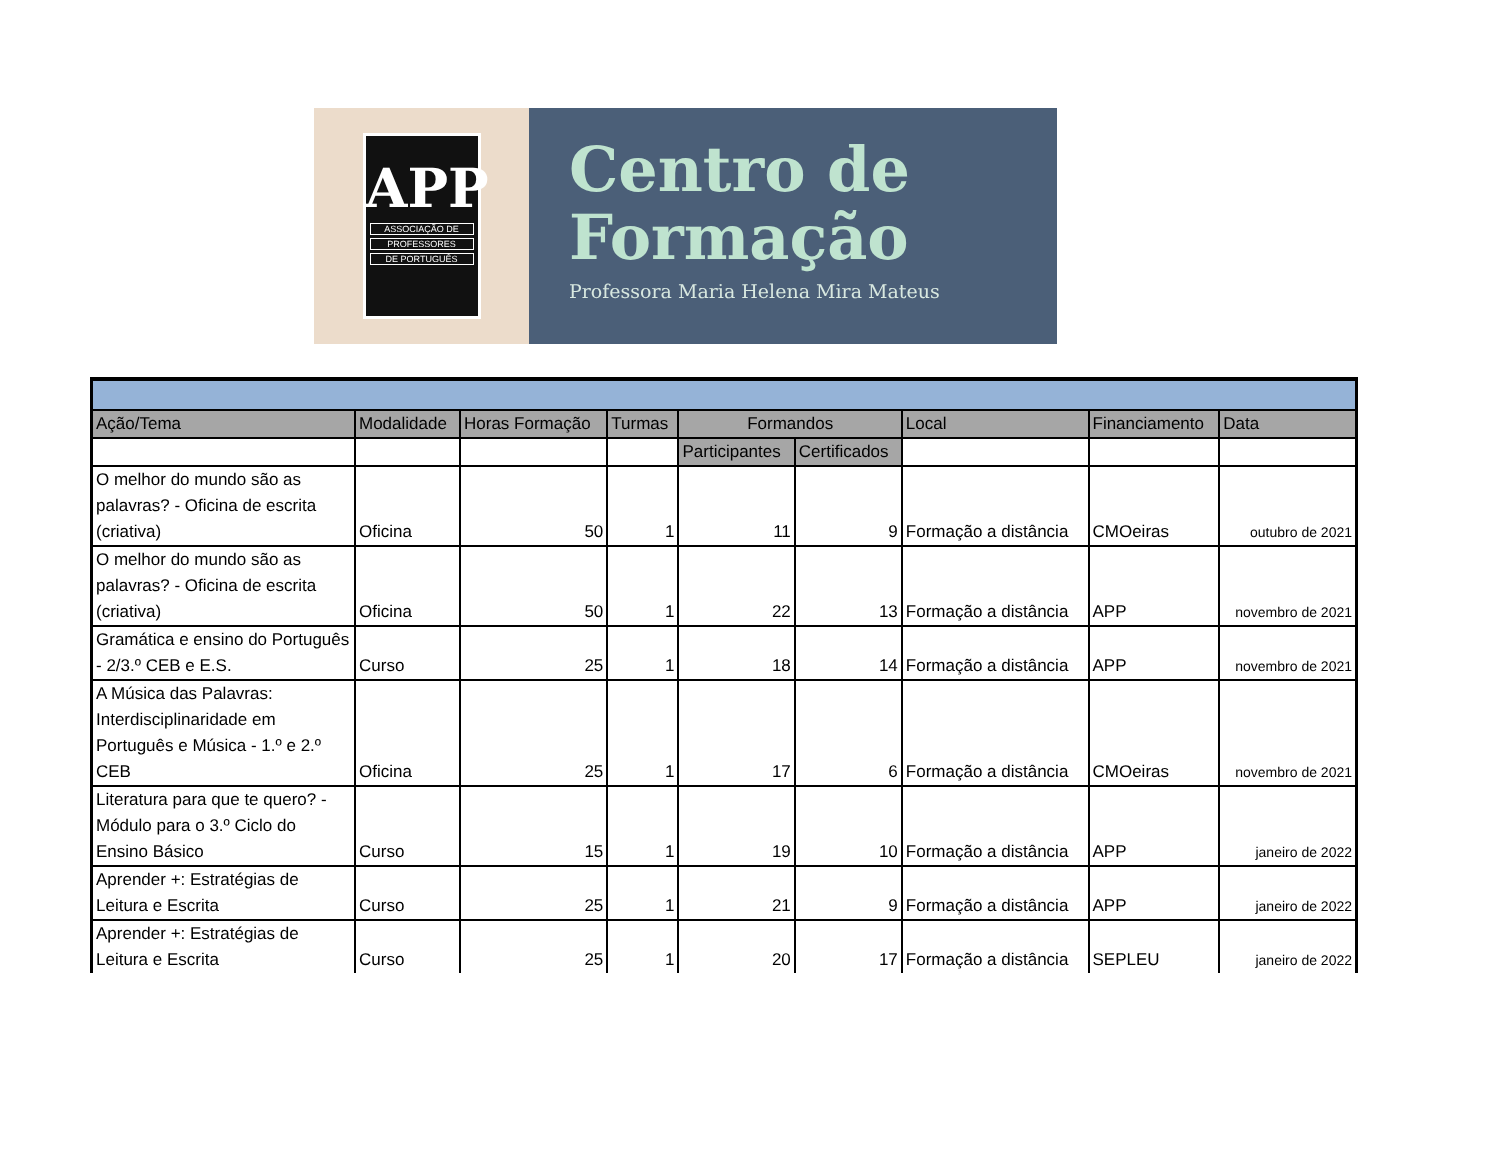APP
ASSOCIAÇÃO DE
PROFESSORES
DE PORTUGUÊS
Centro de
Formação
Professora Maria Helena Mira Mateus
| Ação/Tema | Modalidade | Horas Formação | Turmas | Formandos | | Local | Financiamento | Data |
| --- | --- | --- | --- | --- | --- | --- | --- | --- |
| | | | | Participantes | Certificados | | | |
| O melhor do mundo são as palavras? - Oficina de escrita (criativa) | Oficina | 50 | 1 | 11 | 9 | Formação a distância | CMOeiras | outubro de 2021 |
| O melhor do mundo são as palavras? - Oficina de escrita (criativa) | Oficina | 50 | 1 | 22 | 13 | Formação a distância | APP | novembro de 2021 |
| Gramática e ensino do Português - 2/3.º CEB e E.S. | Curso | 25 | 1 | 18 | 14 | Formação a distância | APP | novembro de 2021 |
| A Música das Palavras: Interdisciplinaridade em Português e Música - 1.º e 2.º CEB | Oficina | 25 | 1 | 17 | 6 | Formação a distância | CMOeiras | novembro de 2021 |
| Literatura para que te quero? - Módulo para o 3.º Ciclo do Ensino Básico | Curso | 15 | 1 | 19 | 10 | Formação a distância | APP | janeiro de 2022 |
| Aprender +: Estratégias de Leitura e Escrita | Curso | 25 | 1 | 21 | 9 | Formação a distância | APP | janeiro de 2022 |
| Aprender +: Estratégias de Leitura e Escrita | Curso | 25 | 1 | 20 | 17 | Formação a distância | SEPLEU | janeiro de 2022 |